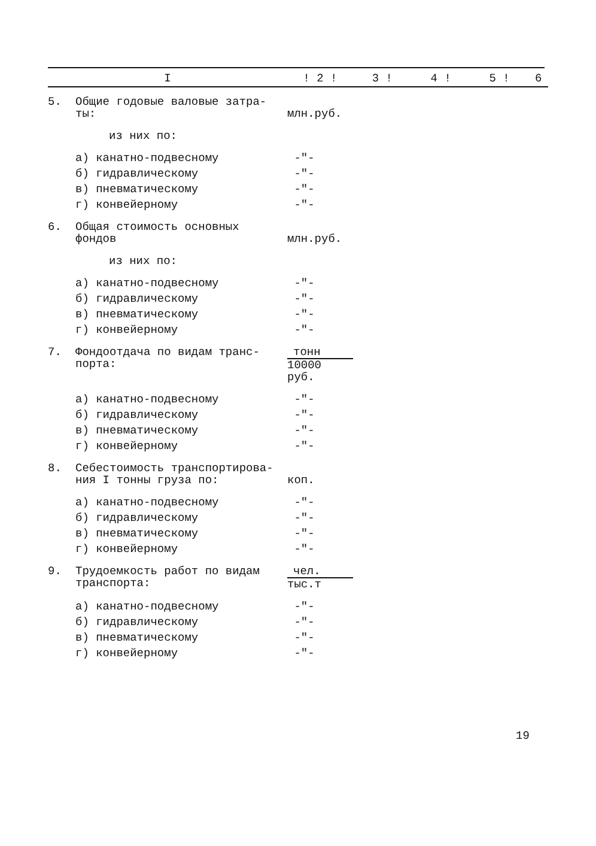| I | | ! 2 ! | 3 ! | 4 ! | 5 ! | 6 |
| --- | --- | --- | --- | --- | --- | --- |
| 5. | Общие годовые валовые затра- ты: | млн.руб. | | | | |
| | из них по: | | | | | |
| | а) канатно-подвесному | -"- | | | | |
| | б) гидравлическому | -"- | | | | |
| | в) пневматическому | -"- | | | | |
| | г) конвейерному | -"- | | | | |
| 6. | Общая стоимость основных фондов | млн.руб. | | | | |
| | из них по: | | | | | |
| | а) канатно-подвесному | -"- | | | | |
| | б) гидравлическому | -"- | | | | |
| | в) пневматическому | -"- | | | | |
| | г) конвейерному | -"- | | | | |
| 7. | Фондоотдача по видам транс- порта: | тонн 10000 руб. | | | | |
| | а) канатно-подвесному | -"- | | | | |
| | б) гидравлическому | -"- | | | | |
| | в) пневматическому | -"- | | | | |
| | г) конвейерному | -"- | | | | |
| 8. | Себестоимость транспортирова- ния I тонны груза по: | коп. | | | | |
| | а) канатно-подвесному | -"- | | | | |
| | б) гидравлическому | -"- | | | | |
| | в) пневматическому | -"- | | | | |
| | г) конвейерному | -"- | | | | |
| 9. | Трудоемкость работ по видам транспорта: | чел. тыс.т | | | | |
| | а) канатно-подвесному | -"- | | | | |
| | б) гидравлическому | -"- | | | | |
| | в) пневматическому | -"- | | | | |
| | г) конвейерному | -"- | | | | |
19